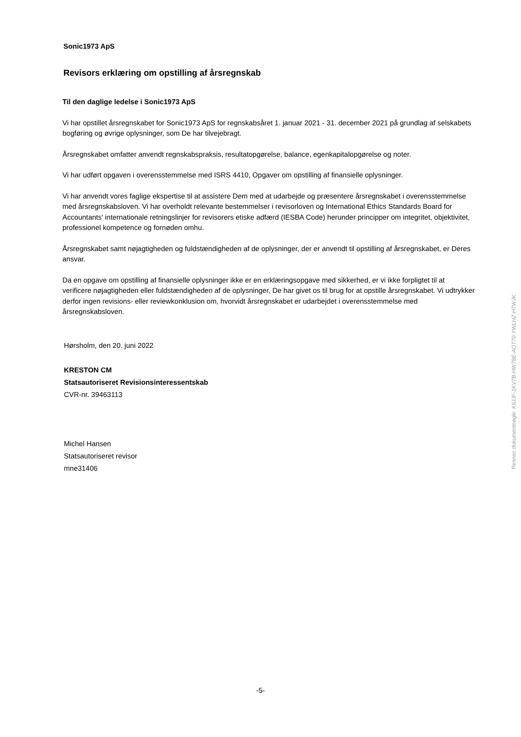Sonic1973 ApS
Revisors erklæring om opstilling af årsregnskab
Til den daglige ledelse i Sonic1973 ApS
Vi har opstillet årsregnskabet for Sonic1973 ApS for regnskabsåret 1. januar 2021 - 31. december 2021 på grundlag af selskabets bogføring og øvrige oplysninger, som De har tilvejebragt.
Årsregnskabet omfatter anvendt regnskabspraksis, resultatopgørelse, balance, egenkapitalopgørelse og noter.
Vi har udført opgaven i overensstemmelse med ISRS 4410, Opgaver om opstilling af finansielle oplysninger.
Vi har anvendt vores faglige ekspertise til at assistere Dem med at udarbejde og præsentere årsregnskabet i overensstemmelse med årsregnskabsloven. Vi har overholdt relevante bestemmelser i revisorloven og International Ethics Standards Board for Accountants' internationale retningslinjer for revisorers etiske adfærd (IESBA Code) herunder principper om integritet, objektivitet, professionel kompetence og fornøden omhu.
Årsregnskabet samt nøjagtigheden og fuldstændigheden af de oplysninger, der er anvendt til opstilling af årsregnskabet, er Deres ansvar.
Da en opgave om opstilling af finansielle oplysninger ikke er en erklæringsopgave med sikkerhed, er vi ikke forpligtet til at verificere nøjagtigheden eller fuldstændigheden af de oplysninger, De har givet os til brug for at opstille årsregnskabet. Vi udtrykker derfor ingen revisions- eller reviewkonklusion om, hvorvidt årsregnskabet er udarbejdet i overensstemmelse med årsregnskabsloven.
Hørsholm, den 20. juni 2022
KRESTON CM
Statsautoriseret Revisionsinteressentskab
CVR-nr. 39463113
Michel Hansen
Statsautoriseret revisor
mne31406
Penneo dokumentnøgle: K6JJF-1KV7B-HW78E-AOT70-YWLHZ-H7WJK
-5-